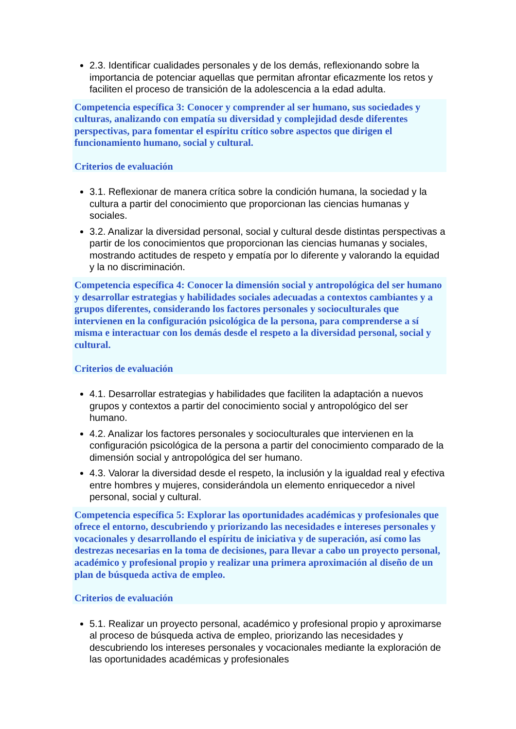2.3. Identificar cualidades personales y de los demás, reflexionando sobre la importancia de potenciar aquellas que permitan afrontar eficazmente los retos y faciliten el proceso de transición de la adolescencia a la edad adulta.
Competencia específica 3: Conocer y comprender al ser humano, sus sociedades y culturas, analizando con empatía su diversidad y complejidad desde diferentes perspectivas, para fomentar el espíritu crítico sobre aspectos que dirigen el funcionamiento humano, social y cultural.
Criterios de evaluación
3.1. Reflexionar de manera crítica sobre la condición humana, la sociedad y la cultura a partir del conocimiento que proporcionan las ciencias humanas y sociales.
3.2. Analizar la diversidad personal, social y cultural desde distintas perspectivas a partir de los conocimientos que proporcionan las ciencias humanas y sociales, mostrando actitudes de respeto y empatía por lo diferente y valorando la equidad y la no discriminación.
Competencia específica 4: Conocer la dimensión social y antropológica del ser humano y desarrollar estrategias y habilidades sociales adecuadas a contextos cambiantes y a grupos diferentes, considerando los factores personales y socioculturales que intervienen en la configuración psicológica de la persona, para comprenderse a sí misma e interactuar con los demás desde el respeto a la diversidad personal, social y cultural.
Criterios de evaluación
4.1. Desarrollar estrategias y habilidades que faciliten la adaptación a nuevos grupos y contextos a partir del conocimiento social y antropológico del ser humano.
4.2. Analizar los factores personales y socioculturales que intervienen en la configuración psicológica de la persona a partir del conocimiento comparado de la dimensión social y antropológica del ser humano.
4.3. Valorar la diversidad desde el respeto, la inclusión y la igualdad real y efectiva entre hombres y mujeres, considerándola un elemento enriquecedor a nivel personal, social y cultural.
Competencia específica 5: Explorar las oportunidades académicas y profesionales que ofrece el entorno, descubriendo y priorizando las necesidades e intereses personales y vocacionales y desarrollando el espíritu de iniciativa y de superación, así como las destrezas necesarias en la toma de decisiones, para llevar a cabo un proyecto personal, académico y profesional propio y realizar una primera aproximación al diseño de un plan de búsqueda activa de empleo.
Criterios de evaluación
5.1. Realizar un proyecto personal, académico y profesional propio y aproximarse al proceso de búsqueda activa de empleo, priorizando las necesidades y descubriendo los intereses personales y vocacionales mediante la exploración de las oportunidades académicas y profesionales